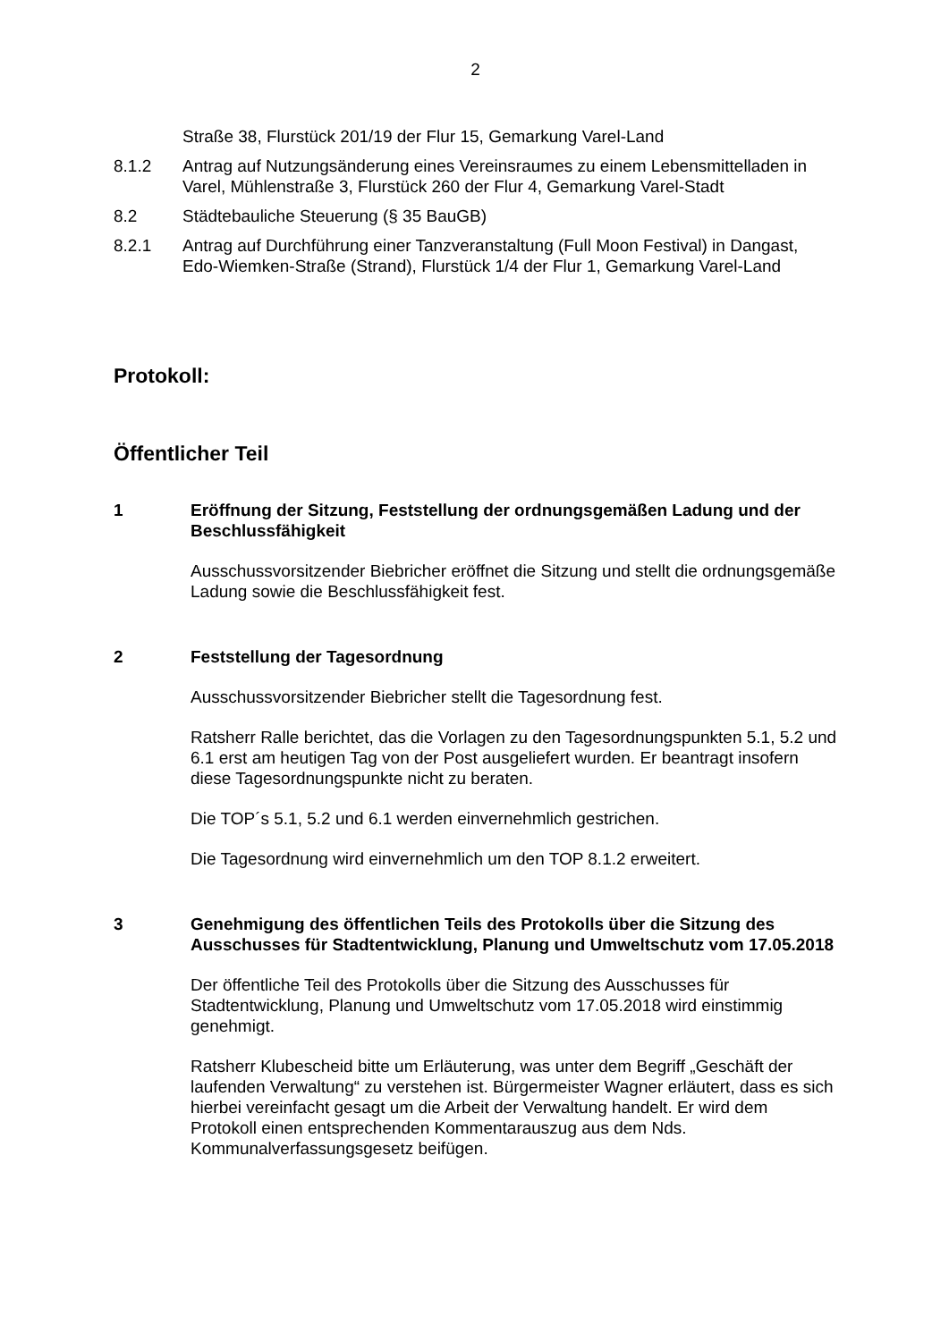2
Straße 38, Flurstück 201/19 der Flur 15, Gemarkung Varel-Land
8.1.2 Antrag auf Nutzungsänderung eines Vereinsraumes zu einem Lebensmittelladen in Varel, Mühlenstraße 3, Flurstück 260 der Flur 4, Gemarkung Varel-Stadt
8.2 Städtebauliche Steuerung (§ 35 BauGB)
8.2.1 Antrag auf Durchführung einer Tanzveranstaltung (Full Moon Festival) in Dangast, Edo-Wiemken-Straße (Strand), Flurstück 1/4 der Flur 1, Gemarkung Varel-Land
Protokoll:
Öffentlicher Teil
1 Eröffnung der Sitzung, Feststellung der ordnungsgemäßen Ladung und der Beschlussfähigkeit
Ausschussvorsitzender Biebricher eröffnet die Sitzung und stellt die ordnungsgemäße Ladung sowie die Beschlussfähigkeit fest.
2 Feststellung der Tagesordnung
Ausschussvorsitzender Biebricher stellt die Tagesordnung fest.
Ratsherr Ralle berichtet, das die Vorlagen zu den Tagesordnungspunkten 5.1, 5.2 und 6.1 erst am heutigen Tag von der Post ausgeliefert wurden. Er beantragt insofern diese Tagesordnungspunkte nicht zu beraten.
Die TOP´s 5.1, 5.2 und 6.1 werden einvernehmlich gestrichen.
Die Tagesordnung wird einvernehmlich um den TOP 8.1.2 erweitert.
3 Genehmigung des öffentlichen Teils des Protokolls über die Sitzung des Ausschusses für Stadtentwicklung, Planung und Umweltschutz vom 17.05.2018
Der öffentliche Teil des Protokolls über die Sitzung des Ausschusses für Stadtentwicklung, Planung und Umweltschutz vom 17.05.2018 wird einstimmig genehmigt.
Ratsherr Klubescheid bitte um Erläuterung, was unter dem Begriff „Geschäft der laufenden Verwaltung“ zu verstehen ist. Bürgermeister Wagner erläutert, dass es sich hierbei vereinfacht gesagt um die Arbeit der Verwaltung handelt. Er wird dem Protokoll einen entsprechenden Kommentarauszug aus dem Nds. Kommunalverfassungsgesetz beifügen.